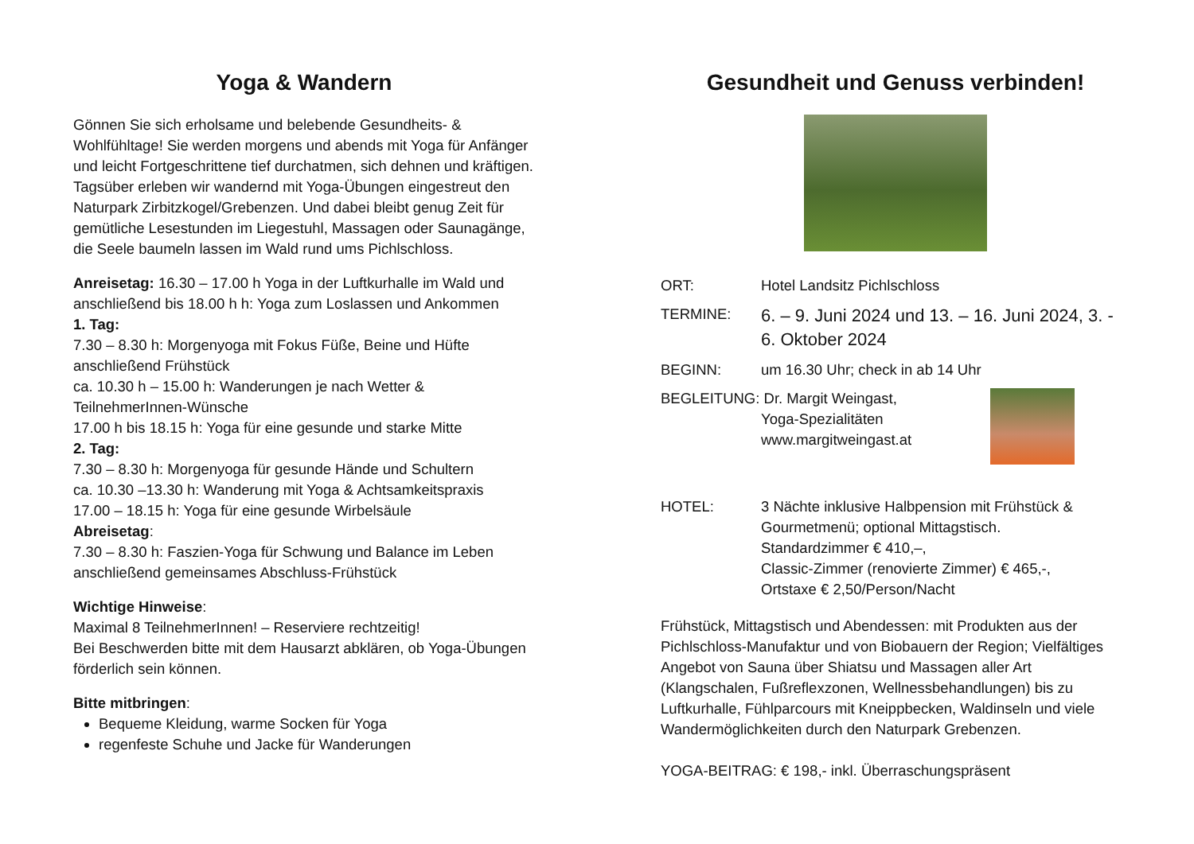Yoga & Wandern
Gönnen Sie sich erholsame und belebende Gesundheits- & Wohlfühltage! Sie werden morgens und abends mit Yoga für Anfänger und leicht Fortgeschrittene tief durchatmen, sich dehnen und kräftigen. Tagsüber erleben wir wandernd mit Yoga-Übungen eingestreut den Naturpark Zirbitzkogel/Grebenzen. Und dabei bleibt genug Zeit für gemütliche Lesestunden im Liegestuhl, Massagen oder Saunagänge, die Seele baumeln lassen im Wald rund ums Pichlschloss.
Anreisetag: 16.30 – 17.00 h Yoga in der Luftkurhalle im Wald und anschließend bis 18.00 h h: Yoga zum Loslassen und Ankommen
1. Tag:
7.30 – 8.30 h: Morgenyoga mit Fokus Füße, Beine und Hüfte anschließend Frühstück
ca. 10.30 h – 15.00 h: Wanderungen je nach Wetter & TeilnehmerInnen-Wünsche
17.00 h bis 18.15 h: Yoga für eine gesunde und starke Mitte
2. Tag:
7.30 – 8.30 h: Morgenyoga für gesunde Hände und Schultern
ca. 10.30 –13.30 h: Wanderung mit Yoga & Achtsamkeitspraxis
17.00 – 18.15 h: Yoga für eine gesunde Wirbelsäule
Abreisetag:
7.30 – 8.30 h: Faszien-Yoga für Schwung und Balance im Leben anschließend gemeinsames Abschluss-Frühstück
Wichtige Hinweise:
Maximal 8 TeilnehmerInnen! – Reserviere rechtzeitig!
Bei Beschwerden bitte mit dem Hausarzt abklären, ob Yoga-Übungen förderlich sein können.
Bitte mitbringen:
Bequeme Kleidung, warme Socken für Yoga
regenfeste Schuhe und Jacke für Wanderungen
Gesundheit und Genuss verbinden!
ORT: Hotel Landsitz Pichlschloss
TERMINE:
6. – 9. Juni 2024 und 13. – 16. Juni 2024, 3. - 6. Oktober 2024
BEGINN: um 16.30 Uhr; check in ab 14 Uhr
BEGLEITUNG: Dr. Margit Weingast,
Yoga-Spezialitäten
www.margitweingast.at
HOTEL: 3 Nächte inklusive Halbpension mit Frühstück & Gourmetmenü; optional Mittagstisch.
Standardzimmer € 410,–,
Classic-Zimmer (renovierte Zimmer) € 465,-,
Ortstaxe € 2,50/Person/Nacht
Frühstück, Mittagstisch und Abendessen: mit Produkten aus der Pichlschloss-Manufaktur und von Biobauern der Region; Vielfältiges Angebot von Sauna über Shiatsu und Massagen aller Art (Klangschalen, Fußreflexzonen, Wellnessbehandlungen) bis zu Luftkurhalle, Fühlparcours mit Kneippbecken, Waldinseln und viele Wandermöglichkeiten durch den Naturpark Grebenzen.
YOGA-BEITRAG: € 198,- inkl. Überraschungspräsent